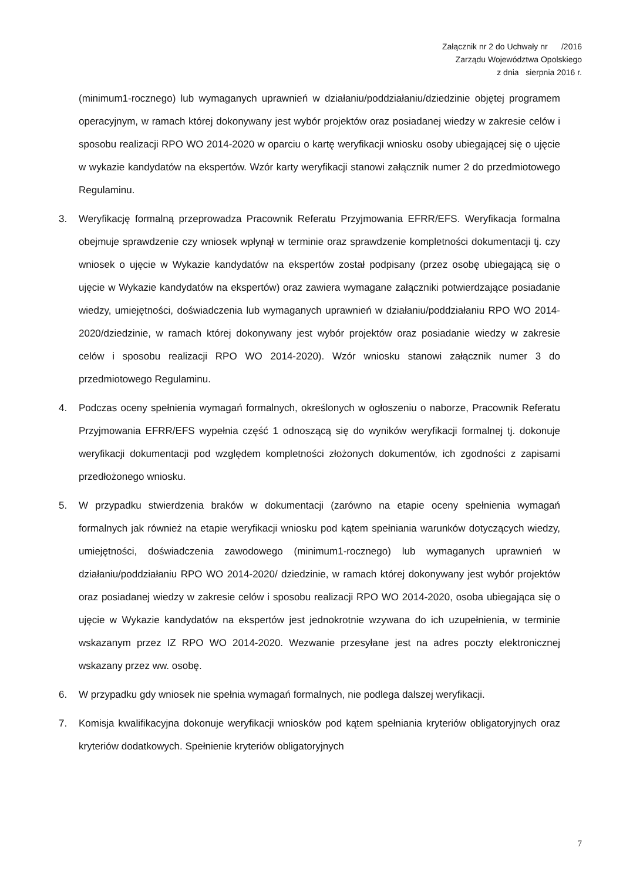Załącznik nr 2 do Uchwały nr /2016
Zarządu Województwa Opolskiego
z dnia sierpnia 2016 r.
(minimum1-rocznego) lub wymaganych uprawnień w działaniu/poddziałaniu/dziedzinie objętej programem operacyjnym, w ramach której dokonywany jest wybór projektów oraz posiadanej wiedzy w zakresie celów i sposobu realizacji RPO WO 2014-2020 w oparciu o kartę weryfikacji wniosku osoby ubiegającej się o ujęcie w wykazie kandydatów na ekspertów. Wzór karty weryfikacji stanowi załącznik numer 2 do przedmiotowego Regulaminu.
3. Weryfikację formalną przeprowadza Pracownik Referatu Przyjmowania EFRR/EFS. Weryfikacja formalna obejmuje sprawdzenie czy wniosek wpłynął w terminie oraz sprawdzenie kompletności dokumentacji tj. czy wniosek o ujęcie w Wykazie kandydatów na ekspertów został podpisany (przez osobę ubiegającą się o ujęcie w Wykazie kandydatów na ekspertów) oraz zawiera wymagane załączniki potwierdzające posiadanie wiedzy, umiejętności, doświadczenia lub wymaganych uprawnień w działaniu/poddziałaniu RPO WO 2014-2020/dziedzinie, w ramach której dokonywany jest wybór projektów oraz posiadanie wiedzy w zakresie celów i sposobu realizacji RPO WO 2014-2020). Wzór wniosku stanowi załącznik numer 3 do przedmiotowego Regulaminu.
4. Podczas oceny spełnienia wymagań formalnych, określonych w ogłoszeniu o naborze, Pracownik Referatu Przyjmowania EFRR/EFS wypełnia część 1 odnoszącą się do wyników weryfikacji formalnej tj. dokonuje weryfikacji dokumentacji pod względem kompletności złożonych dokumentów, ich zgodności z zapisami przedłożonego wniosku.
5. W przypadku stwierdzenia braków w dokumentacji (zarówno na etapie oceny spełnienia wymagań formalnych jak również na etapie weryfikacji wniosku pod kątem spełniania warunków dotyczących wiedzy, umiejętności, doświadczenia zawodowego (minimum1-rocznego) lub wymaganych uprawnień w działaniu/poddziałaniu RPO WO 2014-2020/ dziedzinie, w ramach której dokonywany jest wybór projektów oraz posiadanej wiedzy w zakresie celów i sposobu realizacji RPO WO 2014-2020, osoba ubiegająca się o ujęcie w Wykazie kandydatów na ekspertów jest jednokrotnie wzywana do ich uzupełnienia, w terminie wskazanym przez IZ RPO WO 2014-2020. Wezwanie przesyłane jest na adres poczty elektronicznej wskazany przez ww. osobę.
6. W przypadku gdy wniosek nie spełnia wymagań formalnych, nie podlega dalszej weryfikacji.
7. Komisja kwalifikacyjna dokonuje weryfikacji wniosków pod kątem spełniania kryteriów obligatoryjnych oraz kryteriów dodatkowych. Spełnienie kryteriów obligatoryjnych
7